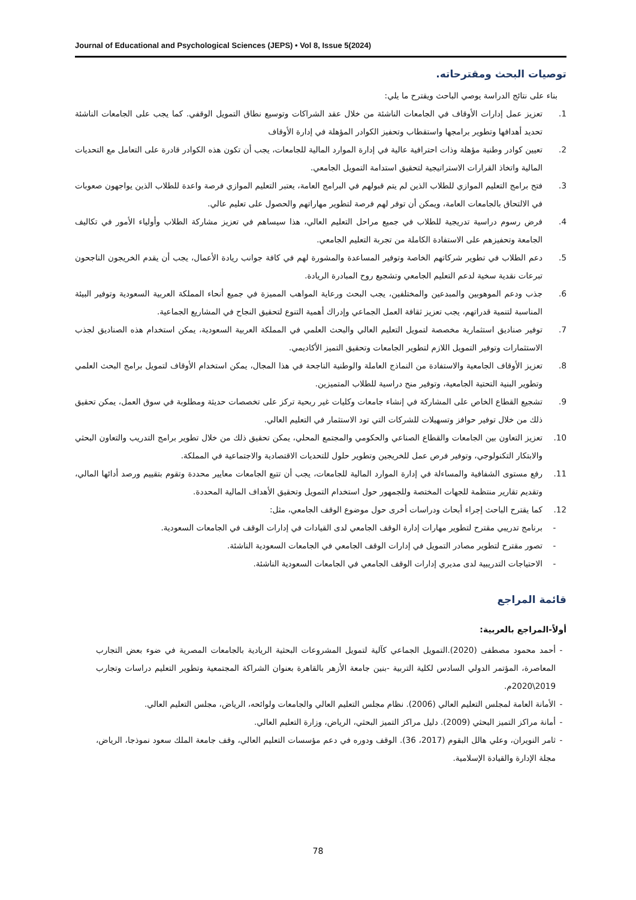Journal of Educational and Psychological Sciences (JEPS) • Vol 8, Issue 5(2024)
توصيات البحث ومقترحاته.
بناء على نتائج الدراسة يوصي الباحث ويقترح ما يلي:
1. تعزيز عمل إدارات الأوقاف في الجامعات الناشئة من خلال عقد الشراكات وتوسيع نطاق التمويل الوقفي. كما يجب على الجامعات الناشئة تحديد أهدافها وتطوير برامجها واستقطاب وتحفيز الكوادر المؤهلة في إدارة الأوقاف
2. تعيين كوادر وطنية مؤهلة وذات احترافية عالية في إدارة الموارد المالية للجامعات، يجب أن تكون هذه الكوادر قادرة على التعامل مع التحديات المالية واتخاذ القرارات الاستراتيجية لتحقيق استدامة التمويل الجامعي.
3. فتح برامج التعليم الموازي للطلاب الذين لم يتم قبولهم في البرامج العامة، يعتبر التعليم الموازي فرصة واعدة للطلاب الذين يواجهون صعوبات في الالتحاق بالجامعات العامة، ويمكن أن توفر لهم فرصة لتطوير مهاراتهم والحصول على تعليم عالي.
4. فرض رسوم دراسية تدريجية للطلاب في جميع مراحل التعليم العالي، هذا سيساهم في تعزيز مشاركة الطلاب وأولياء الأمور في تكاليف الجامعة وتحفيزهم على الاستفادة الكاملة من تجربة التعليم الجامعي.
5. دعم الطلاب في تطوير شركاتهم الخاصة وتوفير المساعدة والمشورة لهم في كافة جوانب ريادة الأعمال، يجب أن يقدم الخريجون الناجحون تبرعات نقدية سخية لدعم التعليم الجامعي وتشجيع روح المبادرة الريادة.
6. جذب ودعم الموهوبين والمبدعين والمختلفين، يجب البحث ورعاية المواهب المميزة في جميع أنحاء المملكة العربية السعودية وتوفير البيئة المناسبة لتنمية قدراتهم، يجب تعزيز ثقافة العمل الجماعي وإدراك أهمية التنوع لتحقيق النجاح في المشاريع الجماعية.
7. توفير صناديق استثمارية مخصصة لتمويل التعليم العالي والبحث العلمي في المملكة العربية السعودية، يمكن استخدام هذه الصناديق لجذب الاستثمارات وتوفير التمويل اللازم لتطوير الجامعات وتحقيق التميز الأكاديمي.
8. تعزيز الأوقاف الجامعية والاستفادة من النماذج العاملة والوطنية الناجحة في هذا المجال، يمكن استخدام الأوقاف لتمويل برامج البحث العلمي وتطوير البنية التحتية الجامعية، وتوفير منح دراسية للطلاب المتميزين.
9. تشجيع القطاع الخاص على المشاركة في إنشاء جامعات وكليات غير ربحية تركز على تخصصات حديثة ومطلوبة في سوق العمل، يمكن تحقيق ذلك من خلال توفير حوافز وتسهيلات للشركات التي تود الاستثمار في التعليم العالي.
10. تعزيز التعاون بين الجامعات والقطاع الصناعي والحكومي والمجتمع المحلي، يمكن تحقيق ذلك من خلال تطوير برامج التدريب والتعاون البحثي والابتكار التكنولوجي، وتوفير فرص عمل للخريجين وتطوير حلول للتحديات الاقتصادية والاجتماعية في المملكة.
11. رفع مستوى الشفافية والمساءلة في إدارة الموارد المالية للجامعات، يجب أن تتبع الجامعات معايير محددة وتقوم بتقييم ورصد أدائها المالي، وتقديم تقارير منتظمة للجهات المختصة وللجمهور حول استخدام التمويل وتحقيق الأهداف المالية المحددة.
12. كما يقترح الباحث إجراء أبحاث ودراسات أخرى حول موضوع الوقف الجامعي، مثل:
- برنامج تدريبي مقترح لتطوير مهارات إدارة الوقف الجامعي لدى القيادات في إدارات الوقف في الجامعات السعودية.
- تصور مقترح لتطوير مصادر التمويل في إدارات الوقف الجامعي في الجامعات السعودية الناشئة.
- الاحتياجات التدريبية لدى مديري إدارات الوقف الجامعي في الجامعات السعودية الناشئة.
قائمة المراجع
أولاً-المراجع بالعربية:
- أحمد محمود مصطفى (2020).التمويل الجماعي كآلية لتمويل المشروعات البحثية الريادية بالجامعات المصرية في ضوء بعض التجارب المعاصرة، المؤتمر الدولي السادس لكلية التربية -بنين جامعة الأزهر بالقاهرة بعنوان الشراكة المجتمعية وتطوير التعليم دراسات وتجارب 2019\2020م.
- الأمانة العامة لمجلس التعليم العالي (2006). نظام مجلس التعليم العالي والجامعات ولوائحه، الرياض، مجلس التعليم العالي.
- أمانة مراكز التميز البحثي (2009). دليل مراكز التميز البحثي، الرياض، وزارة التعليم العالي.
- ثامر النويران، وعلي هالل البقوم (2017، 36). الوقف ودوره في دعم مؤسسات التعليم العالي، وقف جامعة الملك سعود نموذجا، الرياض، مجلة الإدارة والقيادة الإسلامية.
78